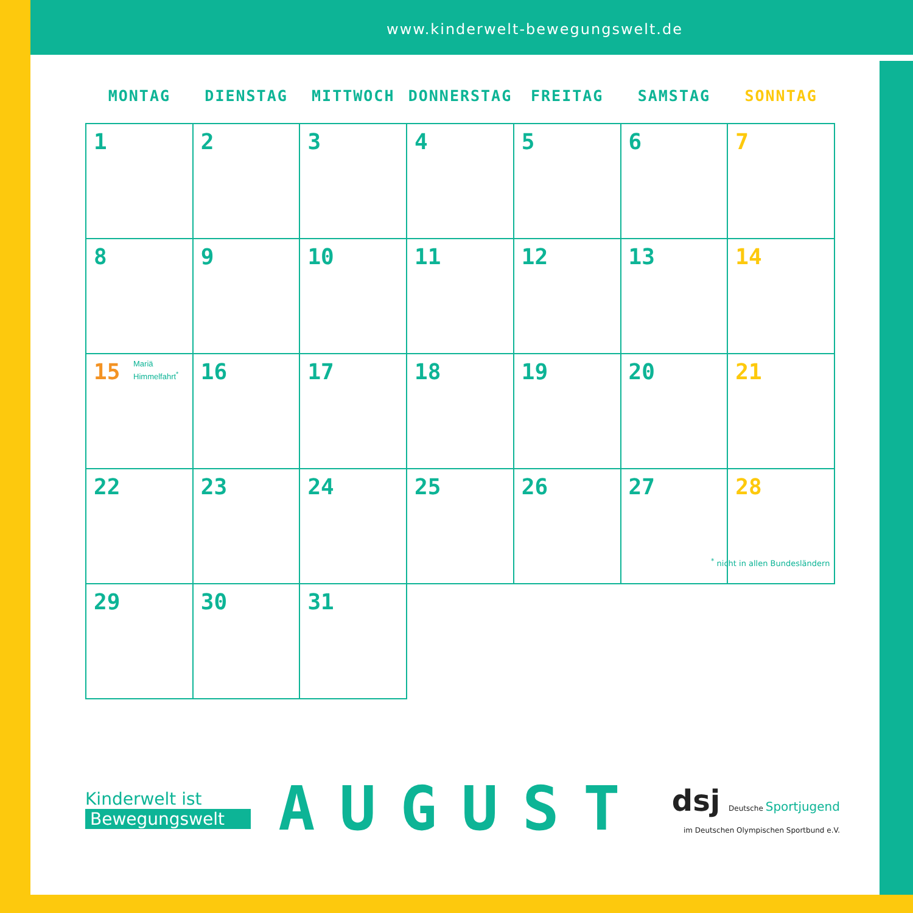www.kinderwelt-bewegungswelt.de
| MONTAG | DIENSTAG | MITTWOCH | DONNERSTAG | FREITAG | SAMSTAG | SONNTAG |
| --- | --- | --- | --- | --- | --- | --- |
| 1 | 2 | 3 | 4 | 5 | 6 | 7 |
| 8 | 9 | 10 | 11 | 12 | 13 | 14 |
| 15 Mariä Himmelfahrt<sup>*</sup> | 16 | 17 | 18 | 19 | 20 | 21 |
| 22 | 23 | 24 | 25 | 26 | 27 | 28 |
| 29 | 30 | 31 | | | | |
<sup>*</sup> nicht in allen Bundesländern
Kinderwelt ist
Bewegungswelt
AUGUST
dsj Deutsche Sportjugend
im Deutschen Olympischen Sportbund e.V.